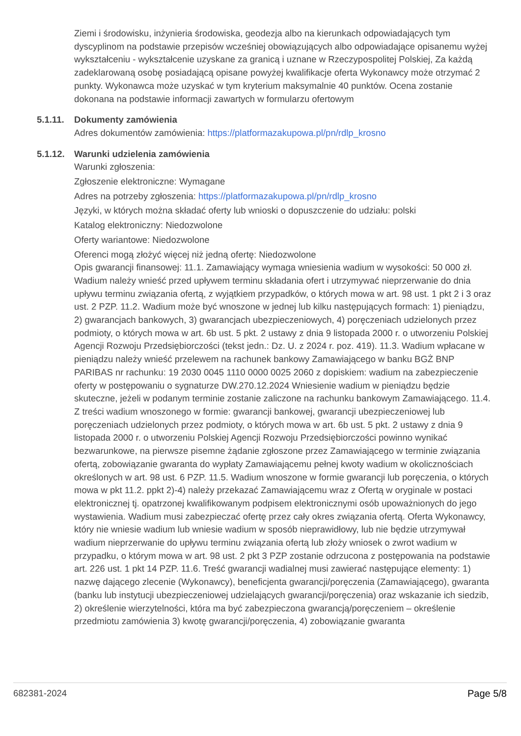Ziemi i środowisku, inżynieria środowiska, geodezja albo na kierunkach odpowiadających tym dyscyplinom na podstawie przepisów wcześniej obowiązujących albo odpowiadające opisanemu wyżej wykształceniu - wykształcenie uzyskane za granicą i uznane w Rzeczypospolitej Polskiej, Za każdą zadeklarowaną osobę posiadającą opisane powyżej kwalifikacje oferta Wykonawcy może otrzymać 2 punkty. Wykonawca może uzyskać w tym kryterium maksymalnie 40 punktów. Ocena zostanie dokonana na podstawie informacji zawartych w formularzu ofertowym
5.1.11.
Dokumenty zamówienia
Adres dokumentów zamówienia: https://platformazakupowa.pl/pn/rdlp_krosno
5.1.12.
Warunki udzielenia zamówienia
Warunki zgłoszenia:
Zgłoszenie elektroniczne: Wymagane
Adres na potrzeby zgłoszenia: https://platformazakupowa.pl/pn/rdlp_krosno
Języki, w których można składać oferty lub wnioski o dopuszczenie do udziału: polski
Katalog elektroniczny: Niedozwolone
Oferty wariantowe: Niedozwolone
Oferenci mogą złożyć więcej niż jedną ofertę: Niedozwolone
Opis gwarancji finansowej: 11.1. Zamawiający wymaga wniesienia wadium w wysokości: 50 000 zł. Wadium należy wnieść przed upływem terminu składania ofert i utrzymywać nieprzerwanie do dnia upływu terminu związania ofertą, z wyjątkiem przypadków, o których mowa w art. 98 ust. 1 pkt 2 i 3 oraz ust. 2 PZP. 11.2. Wadium może być wnoszone w jednej lub kilku następujących formach: 1) pieniądzu, 2) gwarancjach bankowych, 3) gwarancjach ubezpieczeniowych, 4) poręczeniach udzielonych przez podmioty, o których mowa w art. 6b ust. 5 pkt. 2 ustawy z dnia 9 listopada 2000 r. o utworzeniu Polskiej Agencji Rozwoju Przedsiębiorczości (tekst jedn.: Dz. U. z 2024 r. poz. 419). 11.3. Wadium wpłacane w pieniądzu należy wnieść przelewem na rachunek bankowy Zamawiającego w banku BGŻ BNP PARIBAS nr rachunku: 19 2030 0045 1110 0000 0025 2060 z dopiskiem: wadium na zabezpieczenie oferty w postępowaniu o sygnaturze DW.270.12.2024 Wniesienie wadium w pieniądzu będzie skuteczne, jeżeli w podanym terminie zostanie zaliczone na rachunku bankowym Zamawiającego. 11.4. Z treści wadium wnoszonego w formie: gwarancji bankowej, gwarancji ubezpieczeniowej lub poręczeniach udzielonych przez podmioty, o których mowa w art. 6b ust. 5 pkt. 2 ustawy z dnia 9 listopada 2000 r. o utworzeniu Polskiej Agencji Rozwoju Przedsiębiorczości powinno wynikać bezwarunkowe, na pierwsze pisemne żądanie zgłoszone przez Zamawiającego w terminie związania ofertą, zobowiązanie gwaranta do wypłaty Zamawiającemu pełnej kwoty wadium w okolicznościach określonych w art. 98 ust. 6 PZP. 11.5. Wadium wnoszone w formie gwarancji lub poręczenia, o których mowa w pkt 11.2. ppkt 2)-4) należy przekazać Zamawiającemu wraz z Ofertą w oryginale w postaci elektronicznej tj. opatrzonej kwalifikowanym podpisem elektronicznymi osób upoważnionych do jego wystawienia. Wadium musi zabezpieczać ofertę przez cały okres związania ofertą. Oferta Wykonawcy, który nie wniesie wadium lub wniesie wadium w sposób nieprawidłowy, lub nie będzie utrzymywał wadium nieprzerwanie do upływu terminu związania ofertą lub złoży wniosek o zwrot wadium w przypadku, o którym mowa w art. 98 ust. 2 pkt 3 PZP zostanie odrzucona z postępowania na podstawie art. 226 ust. 1 pkt 14 PZP. 11.6. Treść gwarancji wadialnej musi zawierać następujące elementy: 1) nazwę dającego zlecenie (Wykonawcy), beneficjenta gwarancji/poręczenia (Zamawiającego), gwaranta (banku lub instytucji ubezpieczeniowej udzielających gwarancji/poręczenia) oraz wskazanie ich siedzib, 2) określenie wierzytelności, która ma być zabezpieczona gwarancją/poręczeniem – określenie przedmiotu zamówienia 3) kwotę gwarancji/poręczenia, 4) zobowiązanie gwaranta
682381-2024 Page 5/8